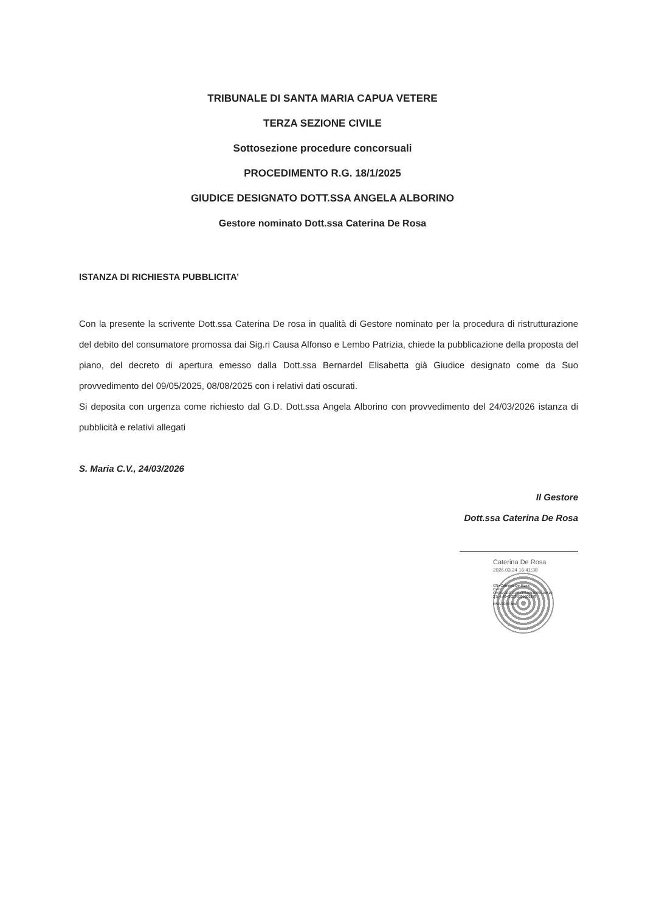TRIBUNALE DI SANTA MARIA CAPUA VETERE
TERZA SEZIONE CIVILE
Sottosezione procedure concorsuali
PROCEDIMENTO R.G. 18/1/2025
GIUDICE DESIGNATO DOTT.SSA ANGELA ALBORINO
Gestore nominato Dott.ssa Caterina De Rosa
ISTANZA DI RICHIESTA PUBBLICITA’
Con la presente la scrivente Dott.ssa Caterina De rosa in qualità di Gestore nominato per la procedura di ristrutturazione del debito del consumatore promossa dai Sig.ri Causa Alfonso e Lembo Patrizia, chiede la pubblicazione della proposta del piano, del decreto di apertura emesso dalla Dott.ssa Bernardel Elisabetta già Giudice designato come da Suo provvedimento del 09/05/2025, 08/08/2025 con i relativi dati oscurati.
Si deposita con urgenza come richiesto dal G.D. Dott.ssa Angela Alborino con provvedimento del 24/03/2026 istanza di pubblicità e relativi allegati
S. Maria C.V., 24/03/2026
Il Gestore
Dott.ssa Caterina De Rosa
Caterina De Rosa
2026.03.24 16:41:38
CN=Caterina De Rosa
C=IT
O=ODCEC CASERTA/93005410610
2.5.4.46=20235035601178
RSA/2048 bits